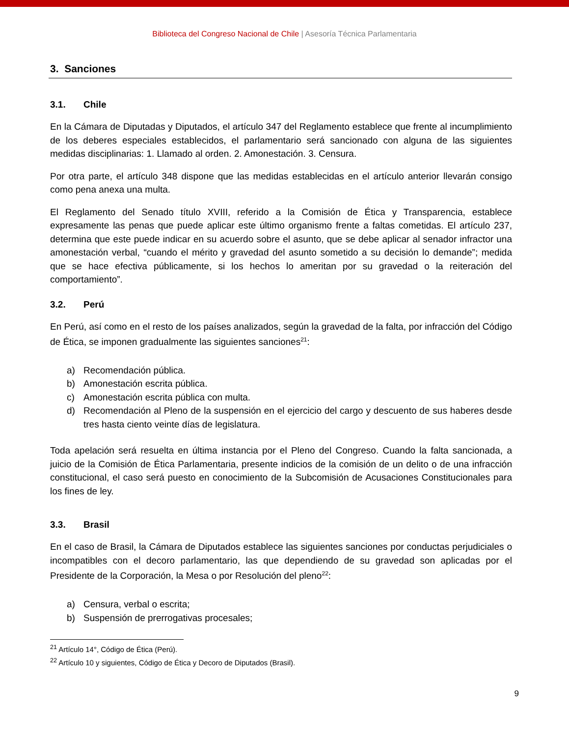Biblioteca del Congreso Nacional de Chile | Asesoría Técnica Parlamentaria
3. Sanciones
3.1. Chile
En la Cámara de Diputadas y Diputados, el artículo 347 del Reglamento establece que frente al incumplimiento de los deberes especiales establecidos, el parlamentario será sancionado con alguna de las siguientes medidas disciplinarias: 1. Llamado al orden. 2. Amonestación. 3. Censura.
Por otra parte, el artículo 348 dispone que las medidas establecidas en el artículo anterior llevarán consigo como pena anexa una multa.
El Reglamento del Senado título XVIII, referido a la Comisión de Ética y Transparencia, establece expresamente las penas que puede aplicar este último organismo frente a faltas cometidas. El artículo 237, determina que este puede indicar en su acuerdo sobre el asunto, que se debe aplicar al senador infractor una amonestación verbal, “cuando el mérito y gravedad del asunto sometido a su decisión lo demande”; medida que se hace efectiva públicamente, si los hechos lo ameritan por su gravedad o la reiteración del comportamiento”.
3.2. Perú
En Perú, así como en el resto de los países analizados, según la gravedad de la falta, por infracción del Código de Ética, se imponen gradualmente las siguientes sanciones<sup>21</sup>:
a) Recomendación pública.
b) Amonestación escrita pública.
c) Amonestación escrita pública con multa.
d) Recomendación al Pleno de la suspensión en el ejercicio del cargo y descuento de sus haberes desde tres hasta ciento veinte días de legislatura.
Toda apelación será resuelta en última instancia por el Pleno del Congreso. Cuando la falta sancionada, a juicio de la Comisión de Ética Parlamentaria, presente indicios de la comisión de un delito o de una infracción constitucional, el caso será puesto en conocimiento de la Subcomisión de Acusaciones Constitucionales para los fines de ley.
3.3. Brasil
En el caso de Brasil, la Cámara de Diputados establece las siguientes sanciones por conductas perjudiciales o incompatibles con el decoro parlamentario, las que dependiendo de su gravedad son aplicadas por el Presidente de la Corporación, la Mesa o por Resolución del pleno<sup>22</sup>:
a) Censura, verbal o escrita;
b) Suspensión de prerrogativas procesales;
<sup>21</sup> Artículo 14°, Código de Ética (Perú).
<sup>22</sup> Artículo 10 y siguientes, Código de Ética y Decoro de Diputados (Brasil).
9